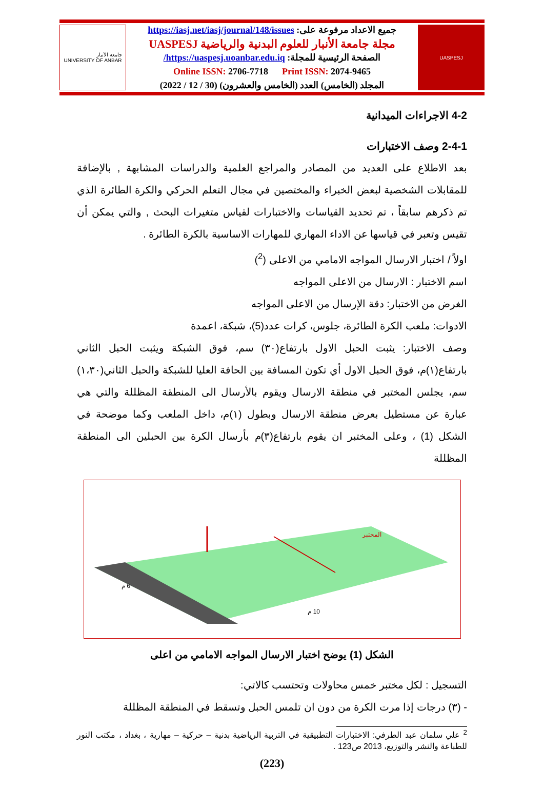UASPESJ
جميع الاعداد مرفوعة على: https://iasj.net/iasj/journal/148/issues
مجلة جامعة الأنبار للعلوم البدنية والرياضية UASPESJ
الصفحة الرئيسية للمجلة: https://uaspesj.uoanbar.edu.iq/
Online ISSN: 2706-7718 Print ISSN: 2074-9465
المجلد (الخامس) العدد (الخامس والعشرون) (30 / 12 / 2022)
جامعة الأنبار
UNIVERSITY OF ANBAR
4-2 الاجراءات الميدانية
2-4-1 وصف الاختبارات
بعد الاطلاع على العديد من المصادر والمراجع العلمية والدراسات المشابهة , بالإضافة للمقابلات الشخصية لبعض الخبراء والمختصين في مجال التعلم الحركي والكرة الطائرة الذي تم ذكرهم سابقاً ، تم تحديد القياسات والاختبارات لقياس متغيرات البحث , والتي يمكن أن تقيس وتعبر في قياسها عن الاداء المهاري للمهارات الاساسية بالكرة الطائرة .
اولاً / اختبار الارسال المواجه الامامي من الاعلى (<sup>2</sup>)
اسم الاختبار : الارسال من الاعلى المواجه
الغرض من الاختبار: دقة الإرسال من الاعلى المواجه
الادوات: ملعب الكرة الطائرة، جلوس، كرات عدد(5)، شبكة، اعمدة
وصف الاختبار: يثبت الحبل الاول بارتفاع(٣٠) سم، فوق الشبكة ويثبت الحبل الثاني بارتفاع(١)م، فوق الحبل الاول أي تكون المسافة بين الحافة العليا للشبكة والحبل الثاني(١،٣٠) سم، يجلس المختبر في منطقة الارسال ويقوم بالأرسال الى المنطقة المظللة والتي هي عبارة عن مستطيل بعرض منطقة الارسال وبطول (١)م، داخل الملعب وكما موضحة في الشكل (1) ، وعلى المختبر ان يقوم بارتفاع(٣)م بأرسال الكرة بين الحبلين الى المنطقة المظللة
المختبر
10 م
6 م
الشكل (1) يوضح اختبار الارسال المواجه الامامي من اعلى
التسجيل : لكل مختبر خمس محاولات وتحتسب كالاتي:
- (٣) درجات إذا مرت الكرة من دون ان تلمس الحبل وتسقط في المنطقة المظللة
<sup>2</sup> علي سلمان عبد الطرفي: الاختبارات التطبيقية في التربية الرياضية بدنية – حركية – مهارية ، بغداد ، مكتب النور للطباعة والنشر والتوزيع، 2013 ص123 .
(223)